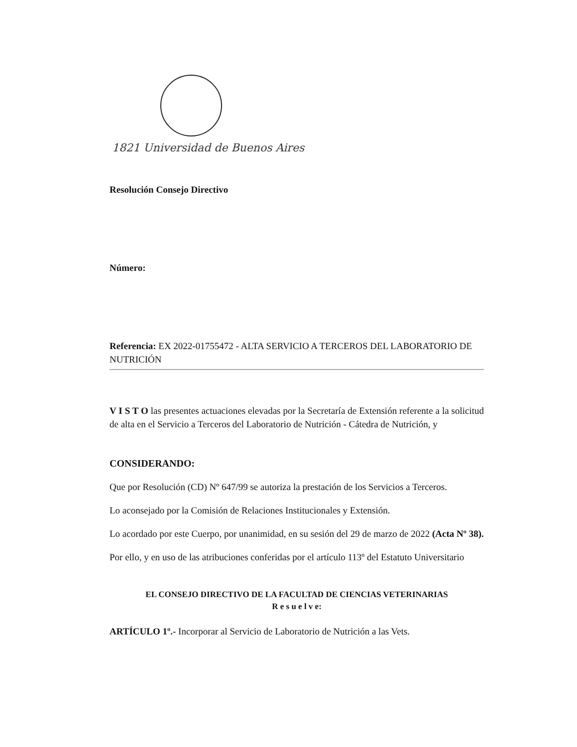1821 Universidad de Buenos Aires
Resolución Consejo Directivo
Número:
Referencia: EX 2022-01755472 - ALTA SERVICIO A TERCEROS DEL LABORATORIO DE NUTRICIÓN
V I S T O las presentes actuaciones elevadas por la Secretaría de Extensión referente a la solicitud de alta en el Servicio a Terceros del Laboratorio de Nutrición - Cátedra de Nutrición, y
CONSIDERANDO:
Que por Resolución (CD) Nº 647/99 se autoriza la prestación de los Servicios a Terceros.
Lo aconsejado por la Comisión de Relaciones Institucionales y Extensión.
Lo acordado por este Cuerpo, por unanimidad, en su sesión del 29 de marzo de 2022 (Acta Nº 38).
Por ello, y en uso de las atribuciones conferidas por el artículo 113º del Estatuto Universitario
EL CONSEJO DIRECTIVO DE LA FACULTAD DE CIENCIAS VETERINARIAS
R e s u e l v e:
ARTÍCULO 1º.- Incorporar al Servicio de Laboratorio de Nutrición a las Vets.